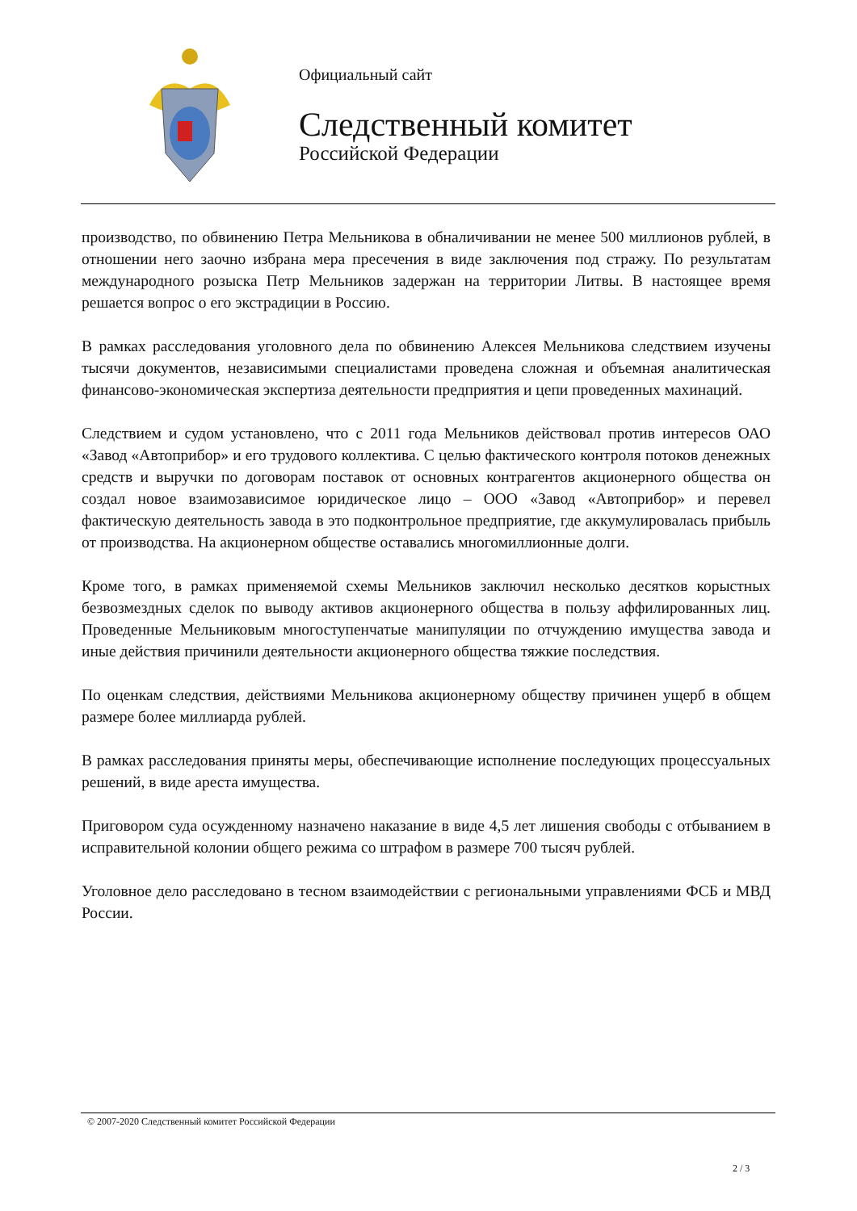Официальный сайт
Следственный комитет
Российской Федерации
производство, по обвинению Петра Мельникова в обналичивании не менее 500 миллионов рублей, в отношении него заочно избрана мера пресечения в виде заключения под стражу. По результатам международного розыска Петр Мельников задержан на территории Литвы. В настоящее время решается вопрос о его экстрадиции в Россию.
В рамках расследования уголовного дела по обвинению Алексея Мельникова следствием изучены тысячи документов, независимыми специалистами проведена сложная и объемная аналитическая финансово-экономическая экспертиза деятельности предприятия и цепи проведенных махинаций.
Следствием и судом установлено, что с 2011 года Мельников действовал против интересов ОАО «Завод «Автоприбор» и его трудового коллектива. С целью фактического контроля потоков денежных средств и выручки по договорам поставок от основных контрагентов акционерного общества он создал новое взаимозависимое юридическое лицо – ООО «Завод «Автоприбор» и перевел фактическую деятельность завода в это подконтрольное предприятие, где аккумулировалась прибыль от производства. На акционерном обществе оставались многомиллионные долги.
Кроме того, в рамках применяемой схемы Мельников заключил несколько десятков корыстных безвозмездных сделок по выводу активов акционерного общества в пользу аффилированных лиц. Проведенные Мельниковым многоступенчатые манипуляции по отчуждению имущества завода и иные действия причинили деятельности акционерного общества тяжкие последствия.
По оценкам следствия, действиями Мельникова акционерному обществу причинен ущерб в общем размере более миллиарда рублей.
В рамках расследования приняты меры, обеспечивающие исполнение последующих процессуальных решений, в виде ареста имущества.
Приговором суда осужденному назначено наказание в виде 4,5 лет лишения свободы с отбыванием в исправительной колонии общего режима со штрафом в размере 700 тысяч рублей.
Уголовное дело расследовано в тесном взаимодействии с региональными управлениями ФСБ и МВД России.
© 2007-2020 Следственный комитет Российской Федерации
2 / 3